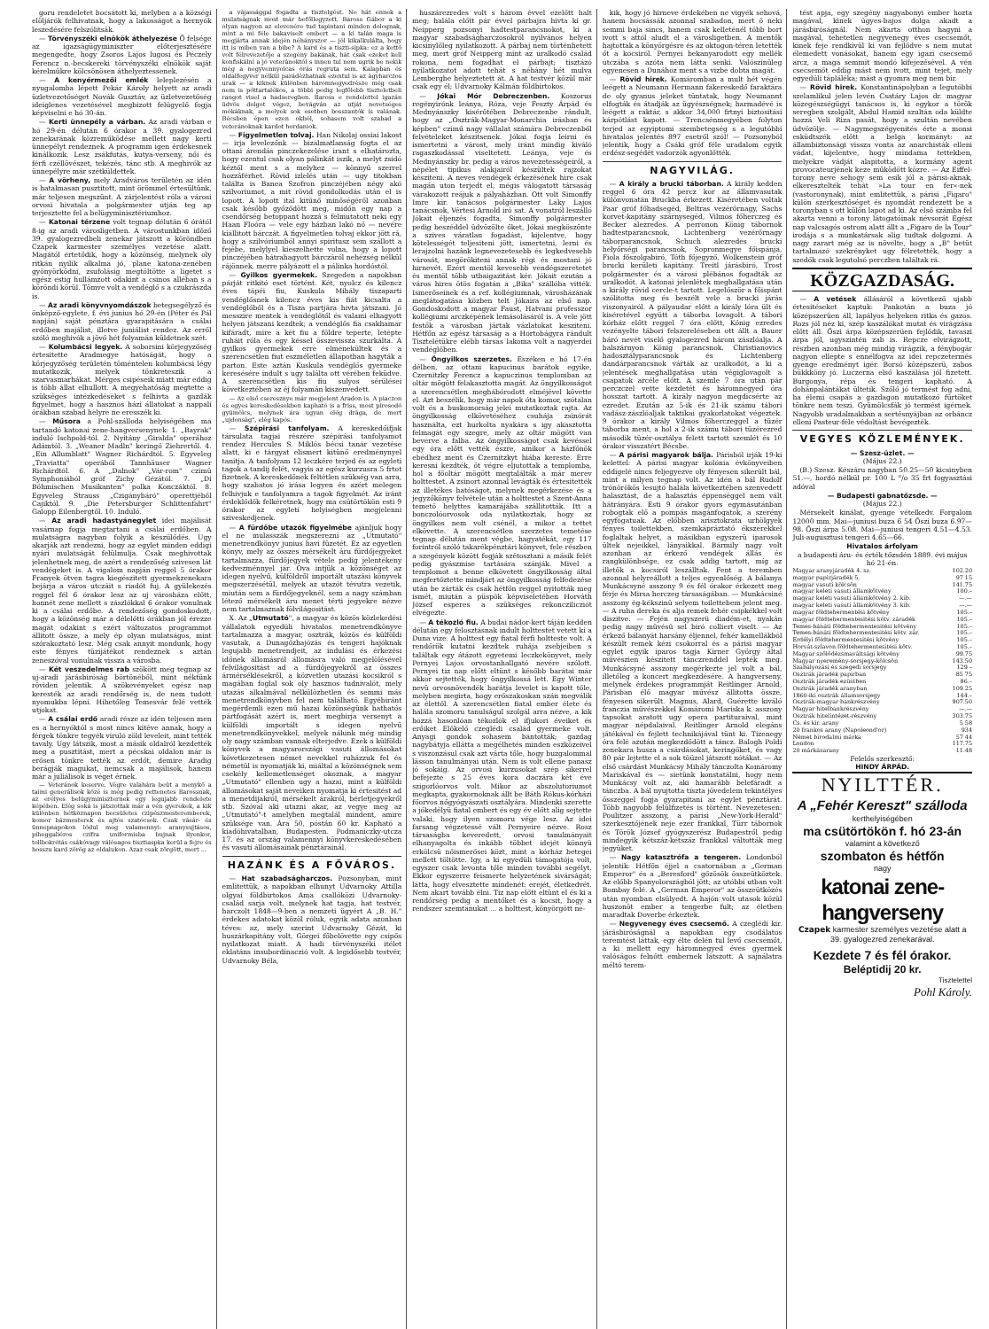goru rendeletet bocsátott ki, melyben a a községi elöljárók felhivatnak, hogy a lakosságot a hernyók leszedésére felszólitsák.
— Törvényszéki elnökök áthelyezése Ő felsége az igazságügyminiszter előterjesztésére megengedte, hogy Zsoros Lajos lugosi és Péczely Ferencz n.-becskereki törvényszéki elnökök saját kérelműkre kölcsönösen áthelyeztessenek.
— A kenyérmezői emlék leleplezésén a nyugalomba lépett Pekár Károly helyett az aradi üzletvezetőséget Novák Gusztáv, az üzletvezetőség ideiglenes vezetésével megbizott felügyelő fogja képviselni e hó 30-án.
— Kerti ünnepély a várban. Az aradi várban e hó 29-én délután 6 órakor a 39. gyalogezred zenekarának közreműködése mellett nagy kerti ünnepélyt rendeznek. A programm igen érdekesnek kinálkozik. Lesz zsákfutás, kutya-verseny, női és férfi czéllövészet, tekézés, tánc stb. A meghivók az ünnepélyre már szétküldettek.
— A vörheny, mely Aradváros területén az idén is hatalmasan pusztitott, mint örömmel értesültünk, már teljesen megszűnt. A zárjelentést róla a városi orvosi hivatala a polgármester utján teg ap terjesztette fel a belügyminisztériumhoz.
— Katonai térzene volt tegnap délután 6 órától 8-ig az aradi városligetben. A várostunkban időző 39. gyalogezredbeli zenekar játszott a köröndben Czapek karmester személyes vezetése alatt. Magától értetődik, hogy a közönség, melynek oly ritkán nyilik alkalma jó, plane katona-zenében gyönyörködni, zsufolásig megtöltötte a ligetet s egész estig hullámzott odakint a csinos alléban s a köröndi körül. Tömve volt a vendéglő s a czukrászda is.
— Az aradi könyvnyomdászok betegsegélyző és önképző-egylete, f. évi junius hó 29-én (Péter és Pál napján) saját pénztára gyarapitására a csálai erdőben majálist, illetve juniálist rendez. Az erről szóló meghivók a jövő hét folyamán küldetnek szét.
— Kolumbácsi legyek. A soborsini körjegyzőség értesitette Aradmegye hatóságát, hogy a körjegyzőség területén töméntelen kolumbácsi légy mutatkozik, melyek tönkreteszik a szarvasmarhákat. Mérges csipéseik miatt már eddig is több állat elhullott. A megyehatóság megtette a szükséges intézkedéseket s felhivta a gazdák figyelmét, hogy a hasznos házi állatokat a nappali órákban szabad helyre ne eresszék ki.
— Műsora a Pohl-szálloda helyiségében ma tartandó katonai zene-hangversenynek: 1. „Bayrak" induló Ischpold-tól. 2. Nyitány „Giralda" operához Adámtól. 3. „Weaner Madln" keringő Ziehrertől. 4. „Ein Allumblatt" Wagner Richárdtól. 5. Egyveleg „Traviatta" operából Tannhäuser Wagner Richárdtól. 6. A „Dalnok" „Vár-rom" czimü Symphoniából gróf Zichy Gézától. 7. „Di Böhmischen Musikanten" polka Konczáktól. 8. Egyveleg Strauss „Czigánybáró" operettjéből Cajiktól. 9. „Die Petersburger Schlittenfahrt" Galopp Eilenbergtől. 10. Induló.
— Az aradi hadastyánegylet idei majálisát vasárnap fogja megtartani a csálai erdőben. A mulatságra nagyban folyik a készülődés. Ugy akarják azt rendezni, hogy az egylet minden eddigi nyári mulatságát felülmulja. Csak meghivottak jelenhetnek meg, de azért a rendezőség szivesen lát vendégeket is. A vigalom napján reggel 5 órakor Franyek ötven tagra kiegészitett gyermekzenekara bejárja a város utczáit s riadót fuj. A gyülekezés reggel fél 6 órakor lesz az uj városháza előtt, honnét zene mellett s zászlókkal 6 órakor vonulnak ki a csálai erdőbe. A rendezőség gondoskodott, hogy a közönség már a délelőtti órákban jól érezze magát odakint s ezért változatos programmot állitott össze, a mely ép olyan mulatságos, mint szórakoztató lesz. Még csak annyit mondunk, hogy este fényes tüzijátékot rendeznek s aztán zeneszóval vonulnak vissza a városba.
— Két veszedelmes rab szökött meg tegnap az uj-aradi járásbiróság börtönéből, mint néktünk röviden jelentik. A szökevényeket egész nap keresték az aradi rendőrség is, de nem tudott nyomukba lépni. Hihetőleg Temesvár felé vették utjokat.
— A csálai erdő aradi része az idén teljesen men es a hernyóktól s most nincs kitéve annak, hogy a férgek tönkre tegyék viruló zöld leveleit, mint tették tavaly. Ugy látszik, most a másik oldalról kezdették meg a pusztitást, mert a pécskai oldalon már is erősen tönkre tették az erdőt, demire Aradig berágják magukat, nemcsak a majálisok, hanem már a juliálisok is véget érnek.
— Veteránok keserve. Végre valahára beüt a menykő a taimi generálisok közé is még pedig rettenetes Barossnak, az erélyes belügyminiszternek egy legujabb rendelete képében. Elég soká is játszottak már a vén gyerekek, a kik különben hétköznapon becsületes czipészmesteremberek, komor bázmesterek és ajtós szatócsok. Csak vásár- és ünnepnapokon lódul meg valamennyi: aranysujtásos, piheggaliéros czifra uniformisba bujnak ilyenkor, tollbokrétás csákóvagy válósagos tisztiaspka kerül a fejre és hosszu kard zörög az oldalukon. Azaz csak zörgött, mert ...
a vájassággal fogadta a tisztelgést. No hát ennek a mulatságnak most már befőllegyzett. Baross Gábor a ki olyan nagyon az elevenére tud tapintani minden dolognak, mint a mi féle bakaviselt embert — a ki talán maga is megjárta annak idején néhányszor — jól kikalkulálta, hogy itt is miben van a bibe? A kard és a tiszti-sipka: ez a kettő volt félrevezetője a szegény bakának, hát csak ezeket kell konfiskálni a jó veteránoktól s innen tul nem ugrik be nekik még a negyvennyolcas órás regruta sem. Kalapban és oldalfegyver nélkül parádézhatnak ezentul is az ágyharczos urak — a kiknek különben háromnegyedrésze még csak nem is póttartalékos, a többi pedig legfőlebb tiszteletbeli rangot visel a hadseregben. Baross e rendelettel igazán üdvös dolgot végez, bevágván az utját nevetséges mókáknak, a melyek sok esetben bosszantók is valának. Bécsben épen ezen okból, sohasem volt szabad a veteránoknak kardot hordaniok.
— Figyelmetlen tolvaj. Han Nikolaj ossiai lakost — irja levelezőnk — bizalmatlanság fogta el az ottani árendás pinczekezelése irant s elhatározta, hogy ezentul csak olyan pálinkát iszik, a melyt zsidó kéztől ment s a melyhez — könnyű szerrel hozzáférhet. Rövid izlelés után — ugy titokban találta is Banea Szofron pinczéjében négy akó szilvoriumot, a mit rövid gondolkodás után el is lopott. A lopott ital kitűnő minőségéről azonban csak később győződött meg, midőn egy nap a csendőrség betoppant hozzá s felmutatott neki egy Haan Floóra — vele egy házban lakó nő — nevére kiállitott bárczát. A figyelmetlen tolvaj ekkor jött rá, hogy a szilvóriumból annyi spiritusz sem szállott a fejébe, melylyel kieszelhette volna, hogy a lopott pinczéjében hátrahagyott bárczáról nehézség nélkül rájönnek, merre pályázott el a pálinka hordóstól.
— Gyilkos gyermekek. Szegeden a napokban párját ritkitó eset történt. Két, nyolcz és kilencz éves tápéi fiu, Kuskula Mihály tiszaparti vendéglősnek kilencz éves kis fiát kicsalta a vendéglőből és a Tisza partjára hivta játszani. Jó messzire mentek a vendéglőtől és valami elhagyott helyen játszani kezdtek; a vendéglős fia csakhamar kifáradt, mire a két fiu a földre teperte, letépte ruháit róla és egy késsel összevissza szurkálta. A gyilkos gyermekek erre elmenekültek és a szerencsétlen fiut eszméletlen állapotban hagyták a parton. Este aztán Kuskula vendéglős gyermeke keresésére indult s ugy találta ott vérében feküdve. A szerencsétlen kis fiu sulyos sérülései következtében az éj folyamán kiszenvedett.
— Az első cseresznye már megjelent Aradon is. A piaczon és egyes kereskedésekben kapható is a friss, most pirosodó gyümölcs, melynek ára ugyan elég drága, de mert „ujdonság", elég kapós.
— Szépirási tanfolyam. A kereskedőifjak társulata tagjai részére szépirási tanfolyamot rendez Hercules S. Miklós bécsi tanár vezetése alatt, ki e tárgyat elismert kitünő eredménynyel tanitja. A tanfolyam 12 leczkére terjed és az egyleti tagok a tandij felét, vagyis az egész kurzusra 5 frtot fizetnek. A kereskedőnek feltétlen szükség van arra, hogy szabatos jó irása legyen és azért melegen felhivjuk e tanfolyamra a tagok figyelmét. Az iránt érdeklődők felkéretnek, hogy ma csütörtökön esti 9 órakor az egyleti helyiségben megjelenni sziveskedjenek.
— A fürdőbe utazók figyelmébe ajánljuk hogy el ne mulasszák megszerezni az „Utmutató" menetrendkönyv junius havi füzetét. Ez az egyetlen könyv, mely az összes mérsékelt áru fürdőjegyeket tartalmazza, fürdőjegyek vétele pedig jelentékeny kedvezménnyel jár. Ova intjük a közönséget az idegen nyelvű, külföldről importált utazási könyvek megszerzésétül, melyek az utazót tévutra vezetik, miután sem a fürdőjegyeknél, sem a nagy számban létező mérsékelt áru menet térti jegyekre nézve nem tartalmaznak fölvilágositást.
X. Az „Utmutató", a magyar és közös közlekedési vállalatok egyedüli hivatalos menetrendkönyve tartalmazza a magyar, osztrák, közös és külföldi vasutak, a Dunagőzhajózás és tengeri hajóknak legujabb menetrendjeit, az indulási és érkezési időnek állomásról állomásra való megjelölésével felvilágositást ad a fürdőjegyekről az összes ármérséklésekről, a közvetlen utazási kocsikról s magában foglal sok oly hasznos tudnivalót, mely utazás alkalmával nélkülözhetlen és semmi más menetrendkönyvben fel nem található. Egyébiránt megérdemli ezen mű hazai közönségünk hathatós pártfogását azért is, mert megbirja versenyt a külföldi importált s idegen nyelvű menetrendkönyvekkel, melyek nálunk még mindig oly nagy számban vannak elterjedve. Ezek a külföldi könyvek a magyarországi vasuti állomásokat következetesen német nevekkel ruházzuk fel és németül is nyomatják ki, miáltal a közönségnek sem csekély kellemetlenséget okoznak, a magyar „Utmutató" ellenben ugy a hazai, mint a külföldi állomásokat saját neveiken nyomatja ki értesitést ad a menetdijakról, mérsékelt árakról, bérletjegyekről stb. Szóval aki utazni akar, az vegye meg az „Utmutató"-t amelyben megtalál mindent, amire szüksége van. Ára 50, póstán 60 kr. Kapható a kiadóhivatalban, Budapesten. Podmaniczky-utcza 17. és az ország valamennyi könyvkereskedésében és vasuti állomásainak pénztárainál.
HAZÁNK ÉS A FŐVÁROS.
— Hat szabadságharczos. Pozsonyban, mint emlitettük, a napokban elhunyt Udvarnoky Attilla olgyai földbirtokos Ama csallóközi Udvarnoky-család sarja volt, melynek hat tagja, hat testvér, harczolt 1848—9-ben a nemzeti ügyért A „B. H." érdekes adatokat közöl róluk, egyik adata azonban téves: az, mely szerint Udvarnoky Gézát, ki huszárkapitány volt, Görgei főbelövette egy csipős nyilatkozat miatt. A hadi törvényszéki itélet eklatáns insubordinaczió volt. A legidősebb testvér, Udvarnoky Béla,
huszárezredes volt s három évvel ezelőtt halt meg; halála előtt pár évvel párbajra hivta ki gr. Neipperg pozsonyi hadtestparancsnokot, ki a magyar szabadságharczosokról nyilvános helyen kicsinylőleg nyilatkozott. A párbaj nem történhetett meg, mert gróf Neipperg mint az uralkodó család rokona, nem fogadhat el párbajt; tisztázó nyilatkozatot adott tehát s néhány hét mulva Lembergbe helyeztetett át. A hat testvér közül már csak egy él; Udvarnoky Kálmán földbirtokos.
— Jókai Mór Debreczenben. Koszorus regényirónk leánya, Róza, veje Feszty Árpád és Mednyánszky kisérőtében Debreczenbe rándult, hogy az „Osztrák-Magyar-Monarchia irásban és képben" czimű nagy vállalat számára Debreczenből felvételeket készitsenek. Jókai fogja leirni és ismertetni a várost, mely iránt mindig kiváló ragaszkodással viseltetett. Leánya, veje és Mednyánszky br. pedig a város nevezetességeiről, a népélet tipikus alakjairól készültek rajzokat késziteni. A neves vendégek érkezésének hire csak magán uton terjedt el, mégis válogatott társaság várakozott reájuk a pályaházban. Ott volt Simonffy Imre kir. tanácsos polgármester Laky Lajos tanácsnok, Vértesi Arnold iró sat. A vonatról leszálló Jókait éljenzés fogadta, Simonffy polgármester pedig beszéddel üdvözölte őket, Jókai megköszönte a szives váratlan fogadást, kijelentve, hogy kötelességét teljesiteni jött, ismertetni, lerni és lerajzolni hazánk legnevezetesebb és legkedvesebb városát, megörökiteni annak régi és mostani jó hirnevét. Ezért mentöl kevesebb vendégszeretetet és mentöl több utbaigazitást kér. Jókait ezután a város hires ötös fogatán a „Bika" szállóba vitték. Ismerőseinek és a ref. kollégiumnak, városházának meglátogatása közben telt Jókaira az első nap. Gondoskodott a magyar Faust, Hatvani professzor kollégiumi arczképének lemásolásáról is. A vele jött festők a városban jártak vázlatokat kesziteni. Hétfőn az egész társaság a a Hortobágyra rándult Tisztelétükre elébb társas lakoma volt a nagyerdei vendéglőben.
— Öngyilkos szerzetes. Eszéken e hó 17-én délben, az ottani kapucinus barátok egyike, Czernitzky Ferencz a kapuczinus templomban az oltár mögött felakasztotta magát. Az öngyilkosságot a szerencsétlen meghábórodott elméjével követte el. Azt beszélik, hogy már napok óta komor, szótalan volt és a buskomorság jelei mutatkoztak rajta. Az öngyilkosság elkövetéséhez csuhája zsinórát használta, ezt hurkolta nyakára s igy akasztotta felmagát egy szegre, mely az oltár mögött van beverve a falba. Az öngyilkosságot csak kevéssel egy óra előtt vették észre, amikor a házfőnök ebédhez ment és Czernitzkyt hiába kereste. Erre keresni kezdték, öt végre eljutottak a templomba, hol a főoltár mögött megtalálták a már merev holttestet. A zsinort azonnal levágták és értesitették az illetékes hatóságot, melynek megérkezése és a jegyzőkönyv felvétele után a holttestet a Szent-Anna temető helyttes kamarájába szállitották. Itt a bonczolóorvosok oda nyilatkoztak, hogy az öngyilkos nem volt csénél, a mikor a tettet elkövette. A szerencsétlen szerzetes temetése tegnap délután ment végbe, hagyatékát, egy 117 forintról szóló takarékpénztári könyvet, fele részben a szegények között fogják szétosztani a másik felét pedig gyászmise tartására szánják. Mivel a templomot a benne elkövetett öngyilkosság által megfertőztette mindjárt az öngyilkosság felfedezése után be zárták és csak hétfőn reggel nyitották meg ismét, miután a püspök képviseletében Horváth József esperes a szükséges rekonczilicziót elvégezte.
— A tékozló fiu. A budai nádor-kert táján kedden délután egy felosztásnak indult holttestet vetett ki a Duna vize. A holttest egy fiatal férfi holtteste volt. A rendőrök kutatni kezdtek ruhája zsebjeiben s találtak egy átázott egyetemi leczkekönyvet, mely Pernyei Lajos orvostanhallgató nevére szólott. Pernyei tiz nap előtt eltünt s később barátai már akkor sejtették, hogy öngyilkossá lett. Egy Winter nevü orvosnövendék barátja levelet is kapott tőle, melyben megirta, hogy erőszakoskan szán megválik az élettől. A szerencsétlen fiatal ember élete és halála szomoru tanulságul szolgál arra nézve, a kik hozzá hasonlóan tékozlók el ifjukori éveiket és erőiket Előkelő czeglédi család gyermeke volt. Anyagi gondok sohasem bántották; gazdag nagybátyja ellátta a megélhetés minden eszközeivel s viszonzásul csak azt várta tőle, hogy buzgalommal lásson tanulmányai után. Nem is volt ellene panasz jó sokáig. Az orvosi kurzusokat szép sikerrel befejezte s 25 éves kora daczára két éve szigorlóorvos volt. Mikor az abszolutoriumot megkapta, gyakornoknak állt be Báth Rókus-kórházi főorvos nőgyógyászati osztályára. Mindenki szerette a jókedélyü fiatal embert és egy év előtt alig sejtette valaki, hogy ilyen szomoru vége lesz. Az idei farsang végzetessé vált Pernyeire nézve. Rosz társaságba keveredett, orvosi tanulmányait elhanyagolta és inkább többet idejét könnyü erkölcsü nőismerősei közt, mint a kórház betegei mellett töltötte. Igy, a ki egyedüli támogatója volt, egyszer csak levonta tőle minden további segélyt. Ekkor egyszerre feismerte helyzetének sivárságát; látta, hogy elvesztette mindenét: erejét, életkedvét. Nem akart tovább élni. Tiz nap előtt eltünt el és ki a rendőrség pedig a mentőket és a kocsit, hogy a rendszer szemtanukat ... a holttest, könyörgött ne-
kik, hogy jó hirneve érdekében ne vigyék sehová, hanem bocsássák azonnal szabadon, mert ő neki semmi baja sincs, hanem csak kelleténél több bort ivott s attól aludt el a városligetben. A mentők hajtottak a könyörgésre és az oktogon-téren letették őt a kocsiról. Pernyei bekanyarodott egy mellék utczába s azóta nem látta senki. Valószinüleg egyenesen a Dunához ment s a vizbe dobta magát.
— Rövid hirek. Komáromban a mult hét végén leégett a Neumann Hermann fakereskedő faraktára de oly gyanus jeleket tüntatak, hogy Neumannt elfogták és átadják az ügyészségnek; harmadévé is leégett a raktár, s akkor 34,000 frtnyi biztositási kárpótlást kapott. — Trencsénmegyében folyton terjed az egyiptomi szembetegség s a legutóbbi hivatalos jelentés 897 esetről szól! — Pozsonyból jelentik, hogy a Csáki gróf féle uradalom egyik erdész-segédét vadorzók agyonlőtték.
NAGYVILÁG.
— A király a brucki táborban. A király kedden reggel 6 óra 42 percz kor az államvasutak különvonatán Bruckba érkezett. Kiséretében voltak Paar gróf főhadsegéd, Beltras vezérőrnagy, Sachs korvet-kapitány szárnysegéd, Vilmos főherczeg és Becker alezredes. A perronon König tábornok hadtestparancsnok, Lichtenberg vezérőrnagy táborparancsnok, Schuch alezredes brucki helyőrségi parancsnok, Sopronmegye főispánja, Fiola főszolgabiró, Tóth főjegyző, Wolkenstein gróf brucki kerületi kapitány. Treitl járásbiró, Trost polgármester és a városi plébános fogadták az uralkodót. A katonai jelenlétek meghallgatása után a király rövid cercle-t tartott. Legelőször a főispánt szólitotta meg és beszélt vele a brucki járás viszonyairól. A pályaudar előtt a király lóra ült és kiséretével együtt a táborba lovagolt. A tábori kórház előtt reggel 7 óra előtt, König ezredes vezényelte tábori felszereléseben ott állt a Bauer báró nevét viselő gyalogezred három zászlóalja. A balszárnyon König parancsnok. Christianovics hadosztályparancsnok és Lichtenberg dandárparancsnok várták az uralkodót, a ki a jelentések meghallgatása után végiglovagolt a csapatok arcéle előtt. A szemle 7 óra után pár perczczel vette kezdetét és háromnegyed óra hosszat tartott. A király nagyon megdicsérte az ezredet. Ezután az 5-ik és 21-ik számu tábori vadász-zászlóaljak taktikai gyakorlatokat végeztek. 9 órakor a király Vilmos főherczeggel a tüzér táborba ment, a hol a 2-ik számu tábori tüzérezred második tüzér-osztálya felett tartott szemlét és 10 órakor visszatért Bécsbe.
— A párisi magyarok bálja. Párisból irják 19-ki kelettel: A párisi magyar kolónia évkönyveiben eddigelé nincs feljegyezve oly fényesen sikerült bál, mint a milyen tegnap volt. Az idén a bál Rudolf trónörökös lesujtó halála következtében szenvedett halasztást, de a halasztás éppenséggel nem vált hátrányára. Esti 9 órakor gyors egymásutánban robogtak elő a pompás magánfogatok, a szerény egyfogatuak. Az előbben arisztokrata urhölgyek fényes toilettekben, szemkápráztató ékszerekkel foglaltak helyet, a másikban egyszerü iparosok ültek nejeikkel, lányaikkal. Bármily nagy volt azonban az érkező vendégek állás és rangkülönbsége, ez csak addig tartott, míg az illetők a kocsiról leszálltak. Fent a teremben azonnal helyreállott a teljes egyenlőség. A bálanya Munkácsyné asszony 9 és fél órakor érkezett meg férje és Mirsa herczeg társaságában. — Munkácsiné asszony ég-kékszinü selyem toilettebem jelent meg. — A ruha dereka és alja remek fehér csipkékkel volt diszitve. — Fején nagyszerü diadém-et, nyakán pedig nagy művésű sel biró colliert viselt. — Az érkező bálanyát harsány éljennel, fehér kamellákból készült remek kézi csokorral és a párisi magyar egylet egyik iparos tagja Kirner György által művészien készitett tánczrenddel lepték meg. Munkácsyné asszony megérkezte jel volt a bál, illetőleg a koncert megkezdésére. A hangverseny, melynek érdekes programmját Reitlinger Arnold, Párisban élő magyar művész állitotta össze, fényesen sikerült. Magnus, Alard, Guérette kiváló franczia művészekkel Komáromi Mariska k. asszony tapsokat aratott ugy opera partituraival, mint magyar népdalaival. Reitlinger Arnold elegáns játékával és fejlett technikájával tünt ki. Tizenegy óra felé azután megkezdődött a táncz. Balogh Poldi zenekara husza a csárdásokat, keringőket, és vagy 80 pár lejtette el a sok töüzel játszott nótákat. — Az első csárdást Munkácsy Mihály tánczolta Komáromy Mariskával és — sietünk konstatálni, hogy nem Munkácsy volt az, aki hamarább belefáradt a tánczba. A bál nyujtotta tiszta jövedelem tekintélyes összeggel fogja gyarapitani az egylet pénztárát. Több nagyobb felülfizetés is történt. Nevezetesen: Poulitzer asszony, a párisi „New-York-Herald" szerkesztőjének neje ezer frankkal, Türr tábornok és Török József gyógyszerész Budapestről pedig mindegyik kétszáz-kétszáz frankkal váltották meg jegyüket.
— Nagy katasztrófa a tengeren. Londonból jelentik: Hétfőn éjjel a csatornában a „German Emperor" és a „Beresford" gőzösök összeütköztek. Az előbb Spanyolországból jött; az utóbbi utban volt Bombay felé. A „German Emperor" az összeütközés után nyomban elsülyedt. A hajón volt utasok közül huszonöt ember a tengerbe fult; az életben maradtak Doverbe érkeztek.
— Negyvenegy éves csecsemő. A czeglédi kir. járásbiróságnál a napokban egy csodálatos teremtést láttak, egy élte delén tul levő csecsemőt, a ki mellett egy háromnegyed éves gyermek valóságos felnőtt embernek látszott. A sajnálatra méltó terem-
tést apja, egy szegény nagyabonyi ember hozta magával, kinek ügyes-bajos dolga akadt a járásbiróságnál. Nem akarta otthon hagyni a magával, tehetetlen negyvenegy éves csecsemőt, kinek feje rendkivül ki van fejlődve s nem mutat élemedett vonásokat, hanem egy igazi csecsemő arcz, a maga semmit mondó kifejezésével. A vén csecsemőt eddig mást nem ivott, mint tejet, mely egyedüli tápláléka; mást a gyomra meg nem bir.
— Rövid hirek. Konstantinápolyban a legutóbbi szelamlikul jelen levén Csatáry Lajos dr. magyar közegészségügyi tanácsos is, ki egykor a török seregben szolgált, Abdul Hamid szultán oda küldte hozzá Veli Riza pasát, hogy a szultán nevében üdvözölje. — Nagymegszégyenités érte a monsi esküdtszék előtt a belga kormányt: az állambiztonsági vissza vonta az anarchisták elleni vádat, kijelentve, hogy mindama tettekben, melyekre vádját alapitotta, a kormány agent provocateurjének keze működött közre. — Az Eiffel-torony neve sehogy sem esik jól a párisi-aknak, elkeresztelték tehát »La tour en fer«-nek (vastoronynak), mint emlitettük, a párisi „Figaro" külön szerkesztőséget és nyomdát rendezett be a toronyban s ott külön lapot ad ki. Az első számba fel akarta venni a torony látogatóinak névsorát Egész nap valcsagós ostrom alatt állt a „Figaro de la Tour" irodája s a munkatársak alig tudtak dolgozni. A nagy zarart még az is növelte, hogy a „B" betüt tartalmazó szekrényket ugy félretették, hogy a szedők csak legutolsó perczben találtak rá.
KÖZGAZDASÁG.
— A vetések állásáról a következő ujabb értesitéseket kaptuk: Pankotán a buza jó középszerüen áll, lapályos helyeken ritka és gazos. Rozs jól néz ki, szép kaszálókat mutat és virágzása előtt áll. Őszi árpa középszerüen fejlődik, tavaszi árpa jól, ugyszintén zab is. Repcze elvirágzott, részben azonban még mindig virágzik, a fénybogár nagyon ellepte s ennélfogva az idei repczetermés gyenge eredményt igér. Borsó középszerü, zabos bükkköny jó. Luczerna első kaszálása jól fizetett. Burgonya, répa és tengeri kapható. A dohánpalántákat ültetik. Szőlő jó termést fog adni, ha élemi csapás a gazdagon mutatkozó fürtöket tönkre nem teszi. Gyümölcsfák jó termést igérnek. Nagyobb uradalmakban a sertésnyájban az orbáncz elleni Pasteur-féle védoltást bevégezték.
VEGYES KÖZLEMÉNYEK.
— Szesz-üzlet. —
(Május 22.)
(B.) Szesz. Készáru nagyban 50.25—50 kicsinyben 51.—, hordó nélkül pr. 100 L °/o 35 frt fogyasztási adóval
— Budapesti gabnatőzsde. —
(Május 22.)
Mérsekelt kinálat, gyenge vételkedv. Forgalom 12000 mm. Mai—juniusi buza 6 54 Őszi buza 6.97—98. Őszi árpa 5.08. Mai—juniusi tengeri 4.51—4.53. Juli-augusztusi tengeri 4.65—66.
Hivatalos árfolyam
a budapesti áru- és érték tőzsdén 1889. évi május hó 21-én.
| Magyar aranyjáradék 4. sz. | 102.20 |
| magyar papirjáradék 5. | 97 15 |
| magyar vasuti kölcsön | 141.75 |
| magyar keleti vasuti államkötvény | 100.– |
| magyar keleti vasuti államkötvény 2. kib. | —.— |
| magyar keleti vasuti államkötvény 3. kib. | —.— |
| magyar földtehermentési kötvény | 105.– |
| magyar földtehermentesitési kötv. záradék | 105.– |
| Temes-bánáti földtehermentesitési kötvény | 105.– |
| Temes-bánáti földtehermentesitési kötv. zár. | 105.– |
| Erdélyi földtehermentesitési kötvény | 105.– |
| Horvát-szlavon földtehermentesitési kötv. | 105.– |
| Magyar szőlődézsmaváltsági kötvény | 99.75 |
| Magyar nyeremény-sorsjegy-kölcsön | 143.50 |
| Szabályozási és szegedi sorsjegy | 129 – |
| Osztrák járadék papirban | 85 75 |
| Osztrák járadék ezüstben | 86.– |
| Osztrák járadék aranyban | 109.25 |
| 1860-iki osztrák államsorsjegy | 144.– |
| Osztrák-magyar bankrészvény | 907.50 |
| Magyar hitelbankrészvény | —.— |
| Osztrák hitelintézet-részvény | 303.75 |
| Cs. és kir. arany | 5 58 |
| 20 frankos arany (Napoleond'or) | 934 |
| Német birodalmi márka | 57 44 |
| London | 117.75 |
| 20 márkásarany | 11.48 |
Felelős szerkesztő:
HINDY ÁRPÁD.
NYILTTÉR.
A „Fehér Kereszt" szálloda
kerthelyiségében
ma csütörtökön f. hó 23-án
valamint a következő
szombaton és hétfőn
nagy
katonai zene-hangverseny
Czapek karmester személyes vezetése alatt a 39. gyalogezred zenekarával.
Kezdete 7 és fél órakor.
Beléptidij 20 kr.
Tisztelettel
Pohl Károly.